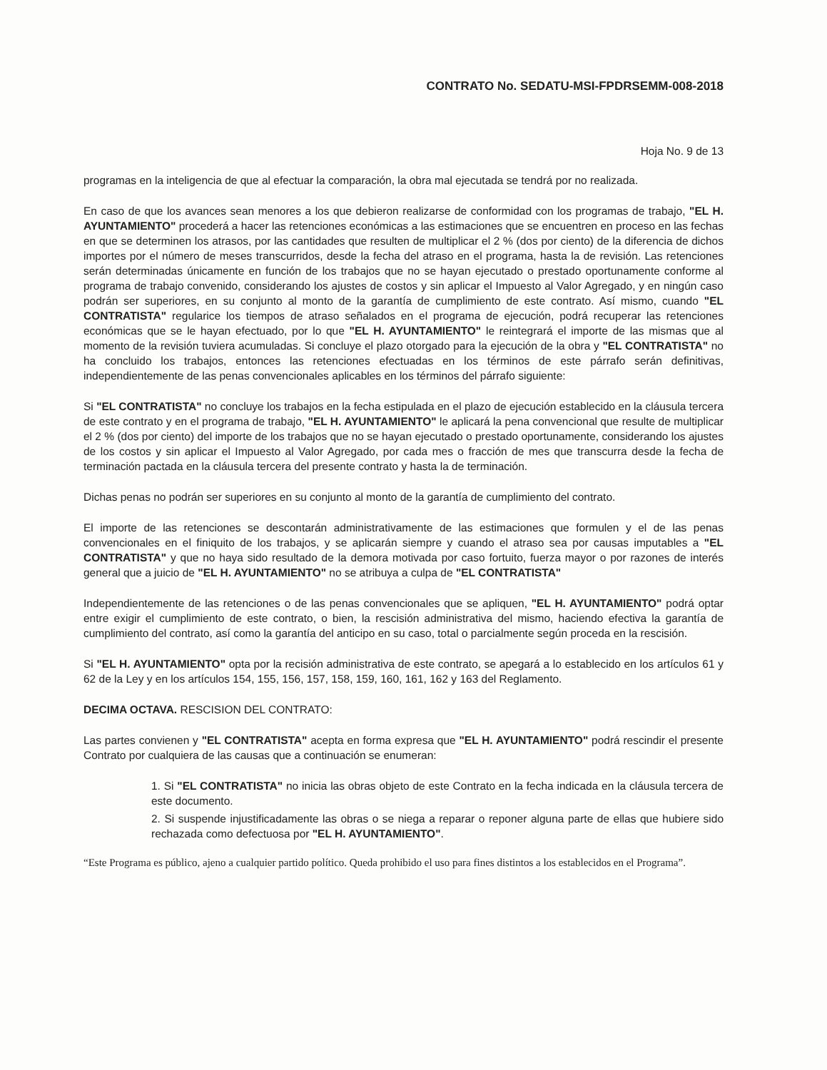CONTRATO No. SEDATU-MSI-FPDRSEMM-008-2018
Hoja No. 9 de 13
programas en la inteligencia de que al efectuar la comparación, la obra mal ejecutada se tendrá por no realizada.
En caso de que los avances sean menores a los que debieron realizarse de conformidad con los programas de trabajo, "EL H. AYUNTAMIENTO" procederá a hacer las retenciones económicas a las estimaciones que se encuentren en proceso en las fechas en que se determinen los atrasos, por las cantidades que resulten de multiplicar el 2 % (dos por ciento) de la diferencia de dichos importes por el número de meses transcurridos, desde la fecha del atraso en el programa, hasta la de revisión. Las retenciones serán determinadas únicamente en función de los trabajos que no se hayan ejecutado o prestado oportunamente conforme al programa de trabajo convenido, considerando los ajustes de costos y sin aplicar el Impuesto al Valor Agregado, y en ningún caso podrán ser superiores, en su conjunto al monto de la garantía de cumplimiento de este contrato. Así mismo, cuando "EL CONTRATISTA" regularice los tiempos de atraso señalados en el programa de ejecución, podrá recuperar las retenciones económicas que se le hayan efectuado, por lo que "EL H. AYUNTAMIENTO" le reintegrará el importe de las mismas que al momento de la revisión tuviera acumuladas. Si concluye el plazo otorgado para la ejecución de la obra y "EL CONTRATISTA" no ha concluido los trabajos, entonces las retenciones efectuadas en los términos de este párrafo serán definitivas, independientemente de las penas convencionales aplicables en los términos del párrafo siguiente:
Si "EL CONTRATISTA" no concluye los trabajos en la fecha estipulada en el plazo de ejecución establecido en la cláusula tercera de este contrato y en el programa de trabajo, "EL H. AYUNTAMIENTO" le aplicará la pena convencional que resulte de multiplicar el 2 % (dos por ciento) del importe de los trabajos que no se hayan ejecutado o prestado oportunamente, considerando los ajustes de los costos y sin aplicar el Impuesto al Valor Agregado, por cada mes o fracción de mes que transcurra desde la fecha de terminación pactada en la cláusula tercera del presente contrato y hasta la de terminación.
Dichas penas no podrán ser superiores en su conjunto al monto de la garantía de cumplimiento del contrato.
El importe de las retenciones se descontarán administrativamente de las estimaciones que formulen y el de las penas convencionales en el finiquito de los trabajos, y se aplicarán siempre y cuando el atraso sea por causas imputables a "EL CONTRATISTA" y que no haya sido resultado de la demora motivada por caso fortuito, fuerza mayor o por razones de interés general que a juicio de "EL H. AYUNTAMIENTO" no se atribuya a culpa de "EL CONTRATISTA"
Independientemente de las retenciones o de las penas convencionales que se apliquen, "EL H. AYUNTAMIENTO" podrá optar entre exigir el cumplimiento de este contrato, o bien, la rescisión administrativa del mismo, haciendo efectiva la garantía de cumplimiento del contrato, así como la garantía del anticipo en su caso, total o parcialmente según proceda en la rescisión.
Si "EL H. AYUNTAMIENTO" opta por la recisión administrativa de este contrato, se apegará a lo establecido en los artículos 61 y 62 de la Ley y en los artículos 154, 155, 156, 157, 158, 159, 160, 161, 162 y 163 del Reglamento.
DECIMA OCTAVA. RESCISION DEL CONTRATO:
Las partes convienen y "EL CONTRATISTA" acepta en forma expresa que "EL H. AYUNTAMIENTO" podrá rescindir el presente Contrato por cualquiera de las causas que a continuación se enumeran:
1. Si "EL CONTRATISTA" no inicia las obras objeto de este Contrato en la fecha indicada en la cláusula tercera de este documento.
2. Si suspende injustificadamente las obras o se niega a reparar o reponer alguna parte de ellas que hubiere sido rechazada como defectuosa por "EL H. AYUNTAMIENTO".
“Este Programa es público, ajeno a cualquier partido político. Queda prohibido el uso para fines distintos a los establecidos en el Programa”.